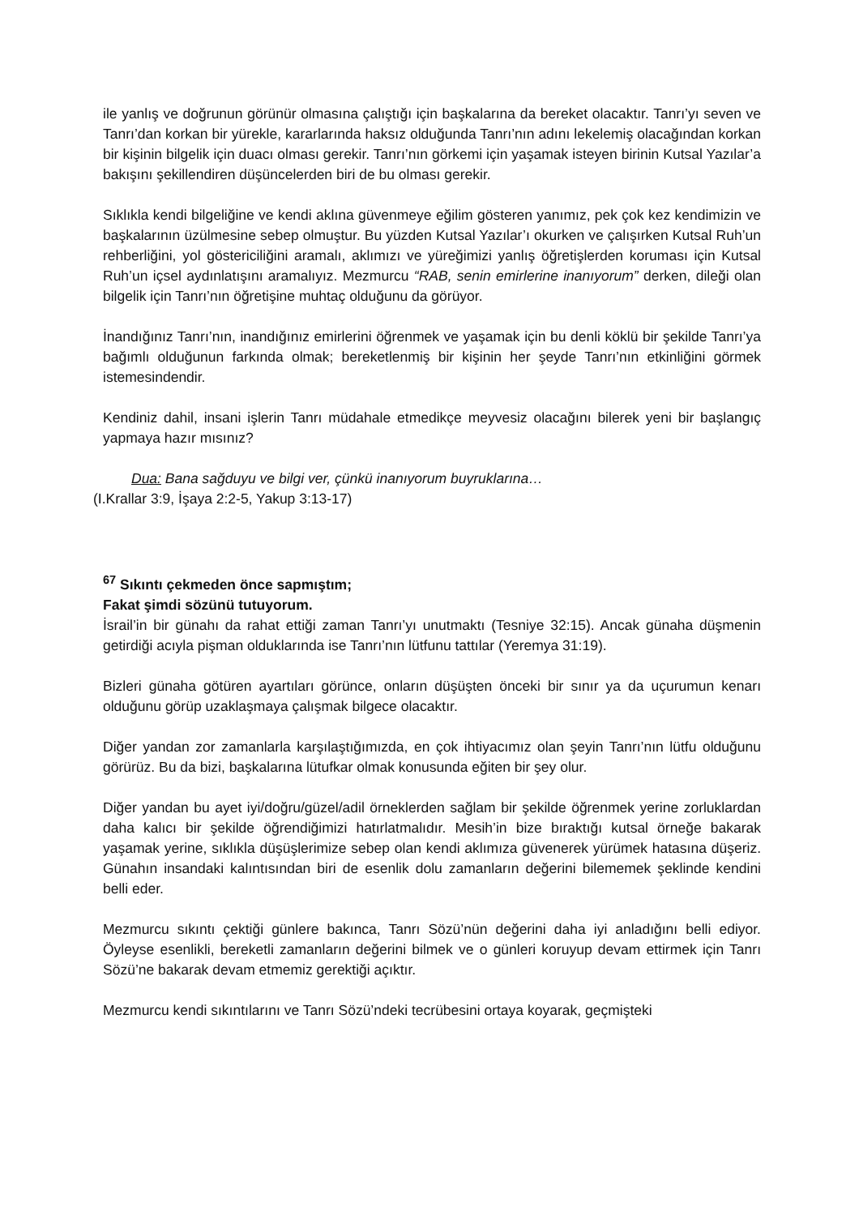ile yanlış ve doğrunun görünür olmasına çalıştığı için başkalarına da bereket olacaktır. Tanrı’yı seven ve Tanrı’dan korkan bir yürekle, kararlarında haksız olduğunda Tanrı’nın adını lekelemiş olacağından korkan bir kişinin bilgelik için duacı olması gerekir. Tanrı’nın görkemi için yaşamak isteyen birinin Kutsal Yazılar’a bakışını şekillendiren düşüncelerden biri de bu olması gerekir.
Sıklıkla kendi bilgeliğine ve kendi aklına güvenmeye eğilim gösteren yanımız, pek çok kez kendimizin ve başkalarının üzülmesine sebep olmuştur. Bu yüzden Kutsal Yazılar’ı okurken ve çalışırken Kutsal Ruh’un rehberliğini, yol göstericiliğini aramalı, aklımızı ve yüreğimizi yanlış öğretişlerden koruması için Kutsal Ruh’un içsel aydınlatışını aramalıyız. Mezmurcu “RAB, senin emirlerine inanıyorum” derken, dileği olan bilgelik için Tanrı’nın öğretişine muhtaç olduğunu da görüyor.
İnandığınız Tanrı’nın, inandığınız emirlerini öğrenmek ve yaşamak için bu denli köklü bir şekilde Tanrı’ya bağımlı olduğunun farkında olmak; bereketlenmiş bir kişinin her şeyde Tanrı’nın etkinliğini görmek istemesindendir.
Kendiniz dahil, insani işlerin Tanrı müdahale etmedikçe meyvesiz olacağını bilerek yeni bir başlangıç yapmaya hazır mısınız?
Dua: Bana sağduyu ve bilgi ver, çünkü inanıyorum buyruklarına…
(I.Krallar 3:9, İşaya 2:2-5, Yakup 3:13-17)
<sup>67</sup> Sıkıntı çekmeden önce sapmıştım;
Fakat şimdi sözünü tutuyorum.
İsrail’in bir günahı da rahat ettiği zaman Tanrı’yı unutmaktı (Tesniye 32:15). Ancak günaha düşmenin getirdiği acıyla pişman olduklarında ise Tanrı’nın lütfunu tattılar (Yeremya 31:19).
Bizleri günaha götüren ayartıları görünce, onların düşüşten önceki bir sınır ya da uçurumun kenarı olduğunu görüp uzaklaşmaya çalışmak bilgece olacaktır.
Diğer yandan zor zamanlarla karşılaştığımızda, en çok ihtiyacımız olan şeyin Tanrı’nın lütfu olduğunu görürüz. Bu da bizi, başkalarına lütufkar olmak konusunda eğiten bir şey olur.
Diğer yandan bu ayet iyi/doğru/güzel/adil örneklerden sağlam bir şekilde öğrenmek yerine zorluklardan daha kalıcı bir şekilde öğrendiğimizi hatırlatmalıdır. Mesih’in bize bıraktığı kutsal örneğe bakarak yaşamak yerine, sıklıkla düşüşlerimize sebep olan kendi aklımıza güvenerek yürümek hatasına düşeriz. Günahın insandaki kalıntısından biri de esenlik dolu zamanların değerini bilememek şeklinde kendini belli eder.
Mezmurcu sıkıntı çektiği günlere bakınca, Tanrı Sözü’nün değerini daha iyi anladığını belli ediyor. Öyleyse esenlikli, bereketli zamanların değerini bilmek ve o günleri koruyup devam ettirmek için Tanrı Sözü’ne bakarak devam etmemiz gerektiği açıktır.
Mezmurcu kendi sıkıntılarını ve Tanrı Sözü’ndeki tecrübesini ortaya koyarak, geçmişteki